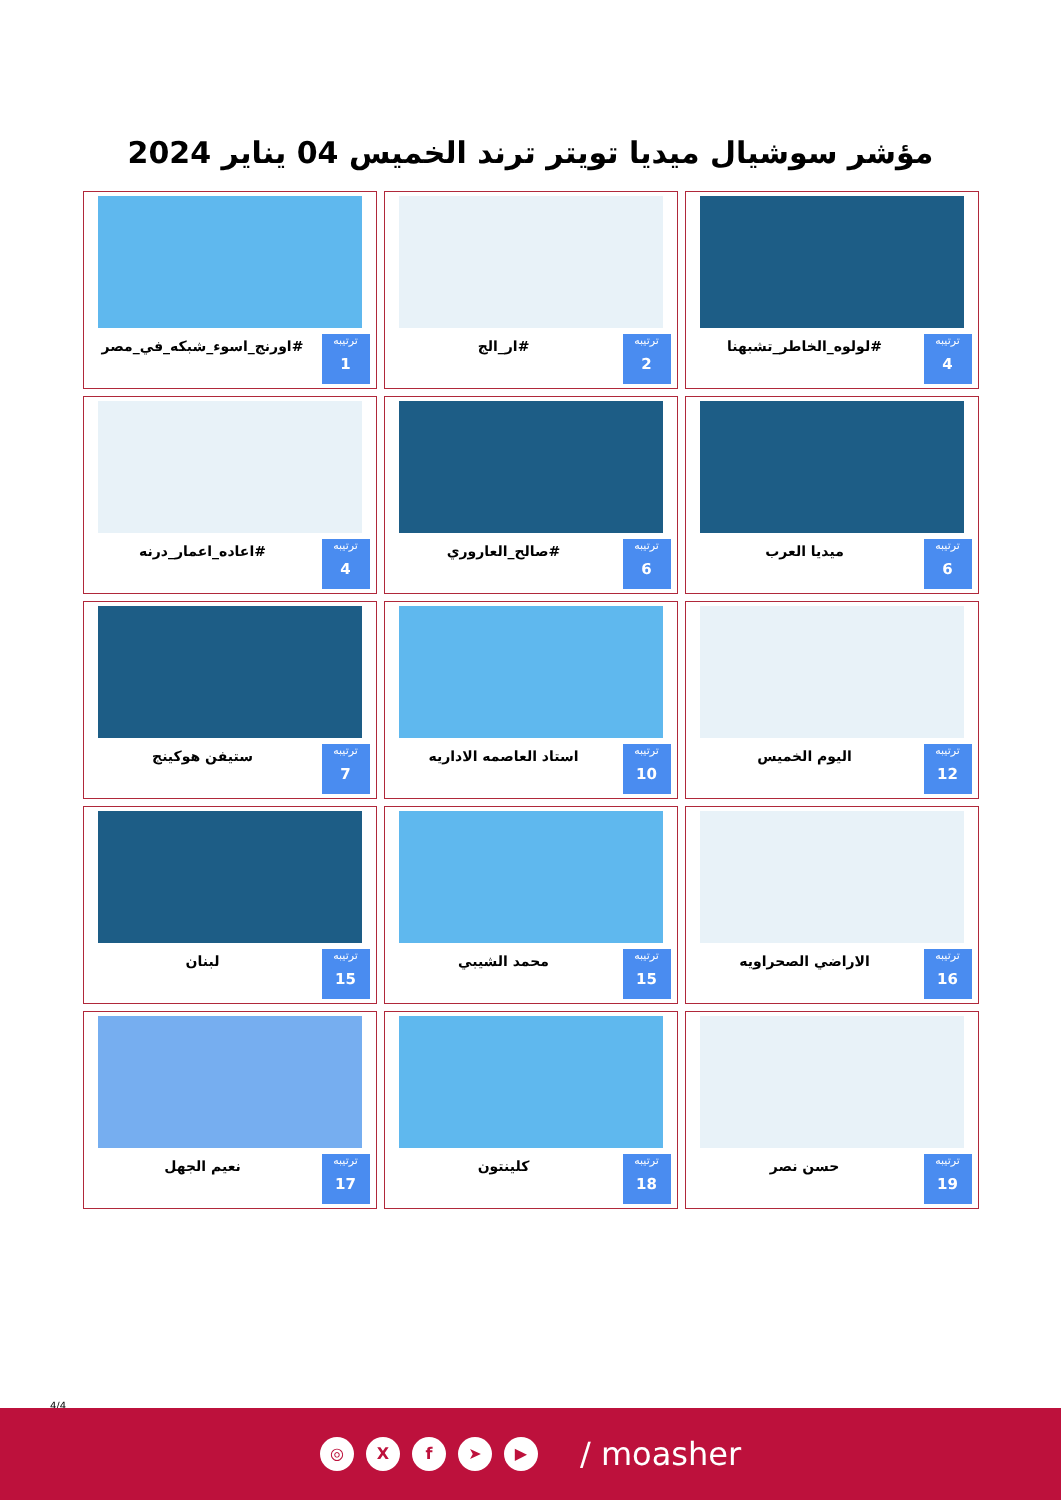مؤشر سوشيال ميديا تويتر ترند الخميس 04 يناير 2024
ترتيبه
4
#لولوه_الخاطر_تشبهنا
ترتيبه
2
#ار_الج
ترتيبه
1
#اورنج_اسوء_شبكه_في_مصر
ترتيبه
6
ميديا العرب
ترتيبه
6
#صالح_العاروري
ترتيبه
4
#اعاده_اعمار_درنه
ترتيبه
12
اليوم الخميس
ترتيبه
10
استاد العاصمه الاداريه
ترتيبه
7
ستيفن هوكينج
ترتيبه
16
الاراضي الصحراويه
ترتيبه
15
محمد الشيبي
ترتيبه
15
لبنان
ترتيبه
19
حسن نصر
ترتيبه
18
كلينتون
ترتيبه
17
نعيم الجهل
4/4
◎ Xf ➤ ▶ / moasher